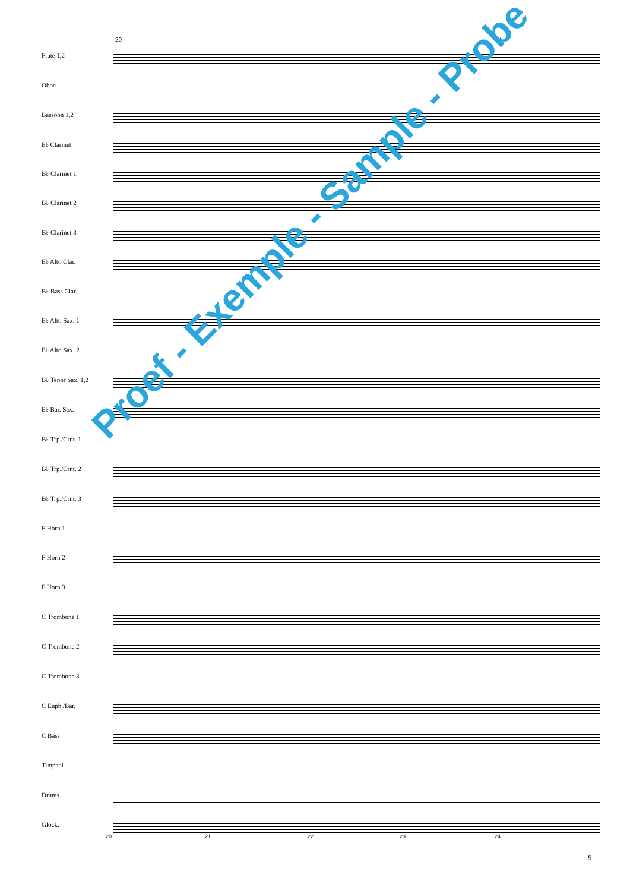20 24
Flute 1,2
Oboe
Bassoon 1,2
E♭ Clarinet
B♭ Clarinet 1
B♭ Clarinet 2
B♭ Clarinet 3
E♭ Alto Clar.
B♭ Bass Clar.
E♭ Alto Sax. 1
E♭ Alto Sax. 2
B♭ Tenor Sax. 1,2
E♭ Bar. Sax.
B♭ Trp./Crnt. 1
B♭ Trp./Crnt. 2
B♭ Trp./Crnt. 3
F Horn 1
F Horn 2
F Horn 3
C Trombone 1
C Trombone 2
C Trombone 3
C Euph./Bar.
C Bass
Timpani
Drums
Glock.
20 21 22 23 24
5
Proef - Exemple - Sample - Probe